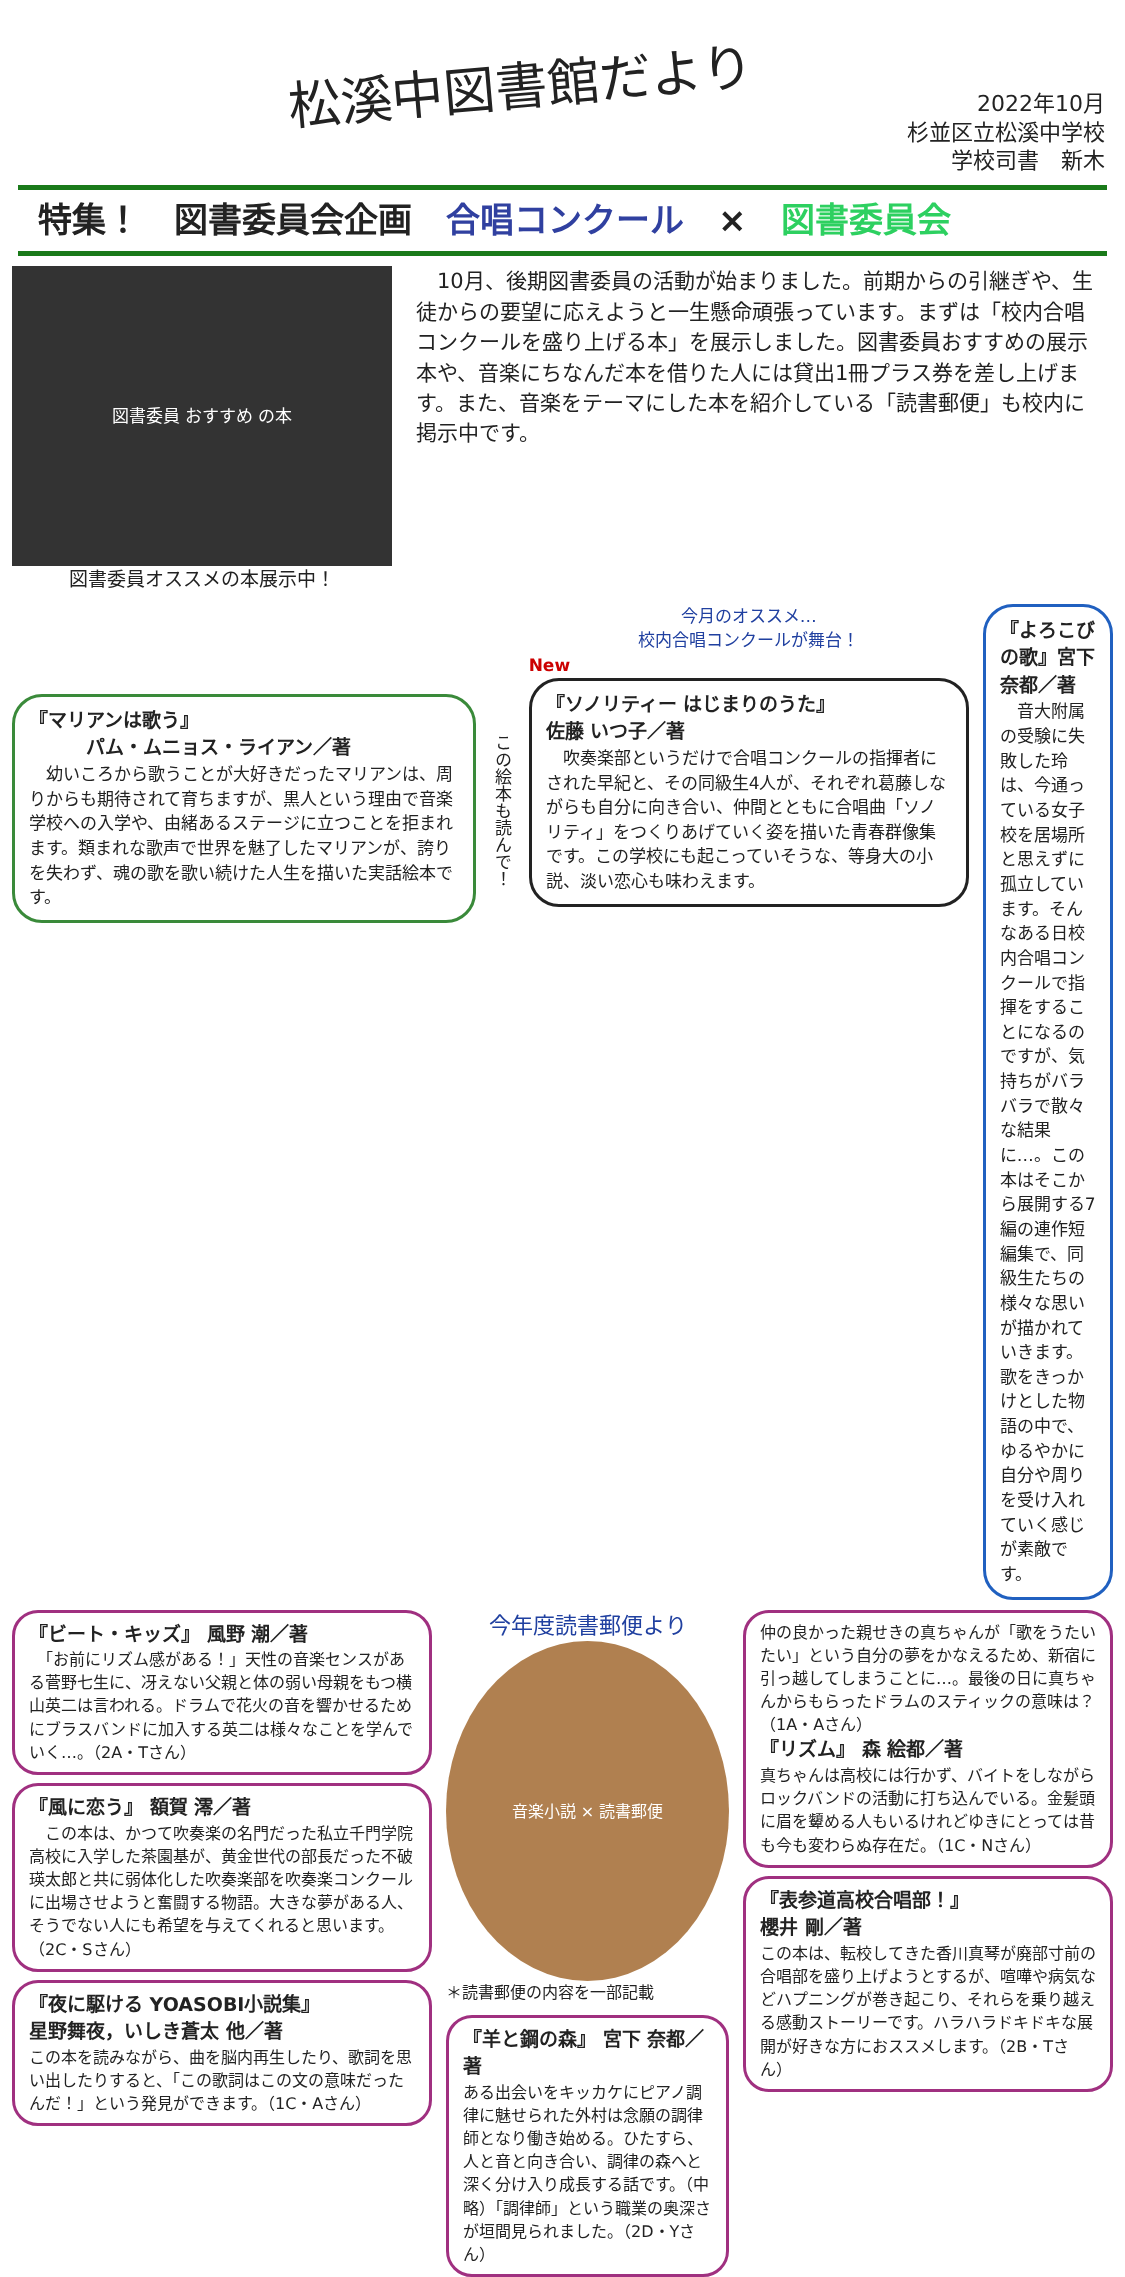松溪中図書館だより
2022年10月
杉並区立松溪中学校
学校司書　新木
特集！　図書委員会企画　合唱コンクール　×　図書委員会
図書委員 おすすめ の本
図書委員オススメの本展示中！
　10月、後期図書委員の活動が始まりました。前期からの引継ぎや、生徒からの要望に応えようと一生懸命頑張っています。まずは「校内合唱コンクールを盛り上げる本」を展示しました。図書委員おすすめの展示本や、音楽にちなんだ本を借りた人には貸出1冊プラス券を差し上げます。また、音楽をテーマにした本を紹介している「読書郵便」も校内に掲示中です。
『マリアンは歌う』
　　　パム・ムニョス・ライアン／著
　幼いころから歌うことが大好きだったマリアンは、周りからも期待されて育ちますが、黒人という理由で音楽学校への入学や、由緒あるステージに立つことを拒まれます。類まれな歌声で世界を魅了したマリアンが、誇りを失わず、魂の歌を歌い続けた人生を描いた実話絵本です。
この絵本も読んで！
今月のオススメ…
校内合唱コンクールが舞台！
New
『ソノリティー はじまりのうた』
佐藤 いつ子／著
　吹奏楽部というだけで合唱コンクールの指揮者にされた早紀と、その同級生4人が、それぞれ葛藤しながらも自分に向き合い、仲間とともに合唱曲「ソノリティ」をつくりあげていく姿を描いた青春群像集です。この学校にも起こっていそうな、等身大の小説、淡い恋心も味わえます。
『よろこびの歌』宮下 奈都／著
　音大附属の受験に失敗した玲は、今通っている女子校を居場所と思えずに孤立しています。そんなある日校内合唱コンクールで指揮をすることになるのですが、気持ちがバラバラで散々な結果に…。この本はそこから展開する7編の連作短編集で、同級生たちの様々な思いが描かれていきます。歌をきっかけとした物語の中で、ゆるやかに自分や周りを受け入れていく感じが素敵です。
『ビート・キッズ』 風野 潮／著
　「お前にリズム感がある！」天性の音楽センスがある菅野七生に、冴えない父親と体の弱い母親をもつ横山英二は言われる。ドラムで花火の音を響かせるためにブラスバンドに加入する英二は様々なことを学んでいく…。（2A・Tさん）
『風に恋う』 額賀 澪／著
　この本は、かつて吹奏楽の名門だった私立千門学院高校に入学した茶園基が、黄金世代の部長だった不破瑛太郎と共に弱体化した吹奏楽部を吹奏楽コンクールに出場させようと奮闘する物語。大きな夢がある人、そうでない人にも希望を与えてくれると思います。（2C・Sさん）
『夜に駆ける YOASOBI小説集』
星野舞夜，いしき蒼太 他／著
この本を読みながら、曲を脳内再生したり、歌詞を思い出したりすると、「この歌詞はこの文の意味だったんだ！」という発見ができます。（1C・Aさん）
今年度読書郵便より
音楽小説 × 読書郵便
＊読書郵便の内容を一部記載
『羊と鋼の森』 宮下 奈都／著
ある出会いをキッカケにピアノ調律に魅せられた外村は念願の調律師となり働き始める。ひたすら、人と音と向き合い、調律の森へと深く分け入り成長する話です。（中略）「調律師」という職業の奥深さが垣間見られました。（2D・Yさん）
仲の良かった親せきの真ちゃんが「歌をうたいたい」という自分の夢をかなえるため、新宿に引っ越してしまうことに…。最後の日に真ちゃんからもらったドラムのスティックの意味は？（1A・Aさん）
『リズム』 森 絵都／著
真ちゃんは高校には行かず、バイトをしながらロックバンドの活動に打ち込んでいる。金髪頭に眉を顰める人もいるけれどゆきにとっては昔も今も変わらぬ存在だ。（1C・Nさん）
『表参道高校合唱部！』
櫻井 剛／著
この本は、転校してきた香川真琴が廃部寸前の合唱部を盛り上げようとするが、喧嘩や病気などハプニングが巻き起こり、それらを乗り越える感動ストーリーです。ハラハラドキドキな展開が好きな方におススメします。（2B・Tさん）